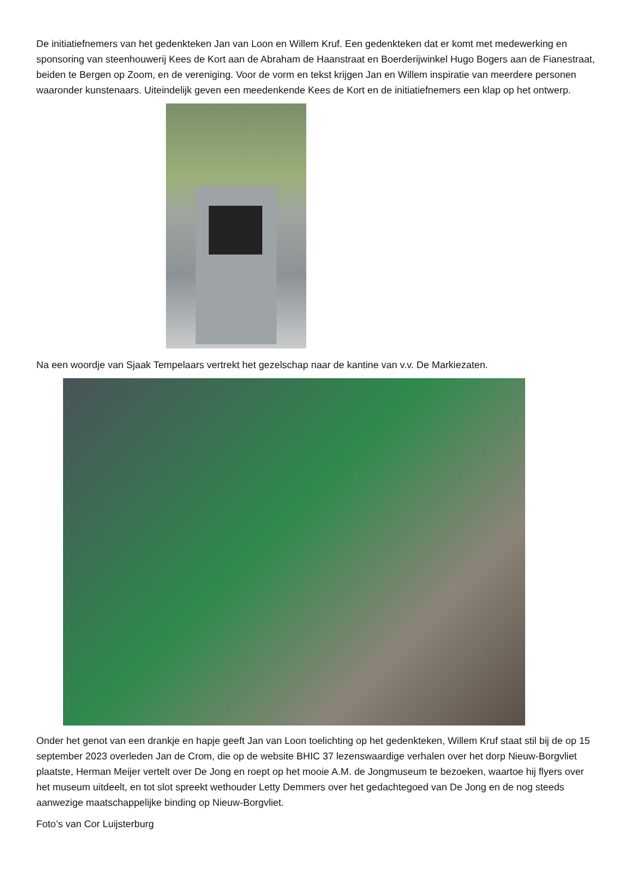De initiatiefnemers van het gedenkteken Jan van Loon en Willem Kruf. Een gedenkteken dat er komt met medewerking en sponsoring van steenhouwerij Kees de Kort aan de Abraham de Haanstraat en Boerderijwinkel Hugo Bogers aan de Fianestraat, beiden te Bergen op Zoom, en de vereniging. Voor de vorm en tekst krijgen Jan en Willem inspiratie van meerdere personen waaronder kunstenaars. Uiteindelijk geven een meedenkende Kees de Kort en de initiatiefnemers een klap op het ontwerp.
Na een woordje van Sjaak Tempelaars vertrekt het gezelschap naar de kantine van v.v. De Markiezaten.
Onder het genot van een drankje en hapje geeft Jan van Loon toelichting op het gedenkteken, Willem Kruf staat stil bij de op 15 september 2023 overleden Jan de Crom, die op de website BHIC 37 lezenswaardige verhalen over het dorp Nieuw-Borgvliet plaatste, Herman Meijer vertelt over De Jong en roept op het mooie A.M. de Jongmuseum te bezoeken, waartoe hij flyers over het museum uitdeelt, en tot slot spreekt wethouder Letty Demmers over het gedachtegoed van De Jong en de nog steeds aanwezige maatschappelijke binding op Nieuw-Borgvliet.
Foto’s van Cor Luijsterburg